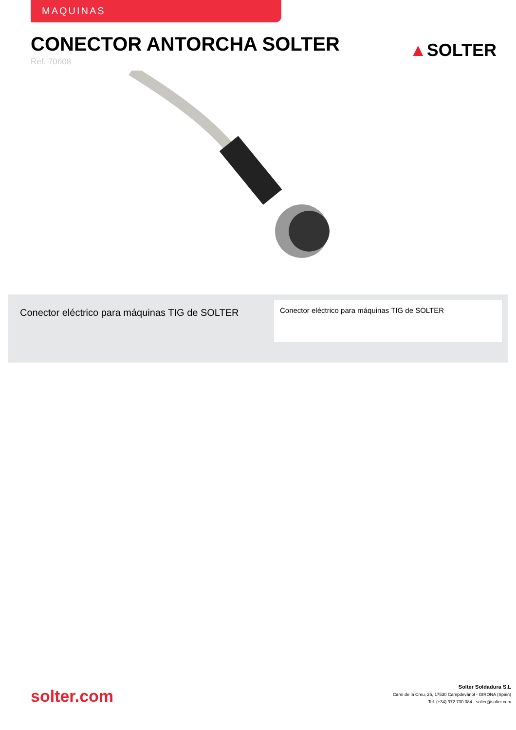MAQUINAS
CONECTOR ANTORCHA SOLTER
Ref. 70608
▲SOLTER
Conector eléctrico para máquinas TIG de SOLTER
Conector eléctrico para máquinas TIG de SOLTER
solter.com
Solter Soldadura S.L
Camí de la Creu, 25, 17530 Campdevànol - GIRONA (Spain)
Tel. (+34) 972 730 084 - solter@solter.com